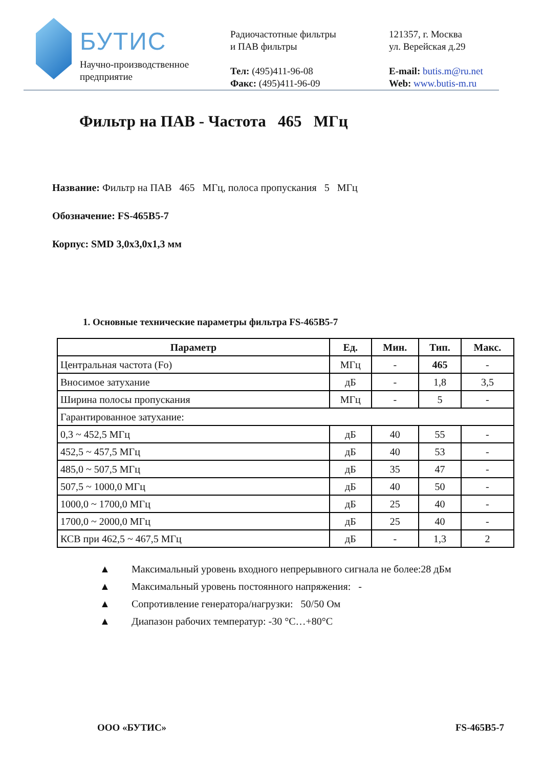БУТИС
Научно-производственное
предприятие
Радиочастотные фильтры
и ПАВ фильтры
Тел: (495)411-96-08
Факс: (495)411-96-09
121357, г. Москва
ул. Верейская д.29
E-mail: butis.m@ru.net
Web: www.butis-m.ru
Фильтр на ПАВ - Частота 465 МГц
Название: Фильтр на ПАВ 465 МГц, полоса пропускания 5 МГц
Обозначение: FS-465B5-7
Корпус: SMD 3,0x3,0x1,3 мм
1. Основные технические параметры фильтра FS-465B5-7
| Параметр | Ед. | Мин. | Тип. | Макс. |
| --- | --- | --- | --- | --- |
| Центральная частота (Fo) | МГц | - | 465 | - |
| Вносимое затухание | дБ | - | 1,8 | 3,5 |
| Ширина полосы пропускания | МГц | - | 5 | - |
| Гарантированное затухание: | | | | |
| 0,3 ~ 452,5 МГц | дБ | 40 | 55 | - |
| 452,5 ~ 457,5 МГц | дБ | 40 | 53 | - |
| 485,0 ~ 507,5 МГц | дБ | 35 | 47 | - |
| 507,5 ~ 1000,0 МГц | дБ | 40 | 50 | - |
| 1000,0 ~ 1700,0 МГц | дБ | 25 | 40 | - |
| 1700,0 ~ 2000,0 МГц | дБ | 25 | 40 | - |
| КСВ при 462,5 ~ 467,5 МГц | дБ | - | 1,3 | 2 |
▲ Максимальный уровень входного непрерывного сигнала не более:28 дБм
▲ Максимальный уровень постоянного напряжения: -
▲ Сопротивление генератора/нагрузки: 50/50 Ом
▲ Диапазон рабочих температур: -30 °C…+80°C
ООО «БУТИС» FS-465B5-7